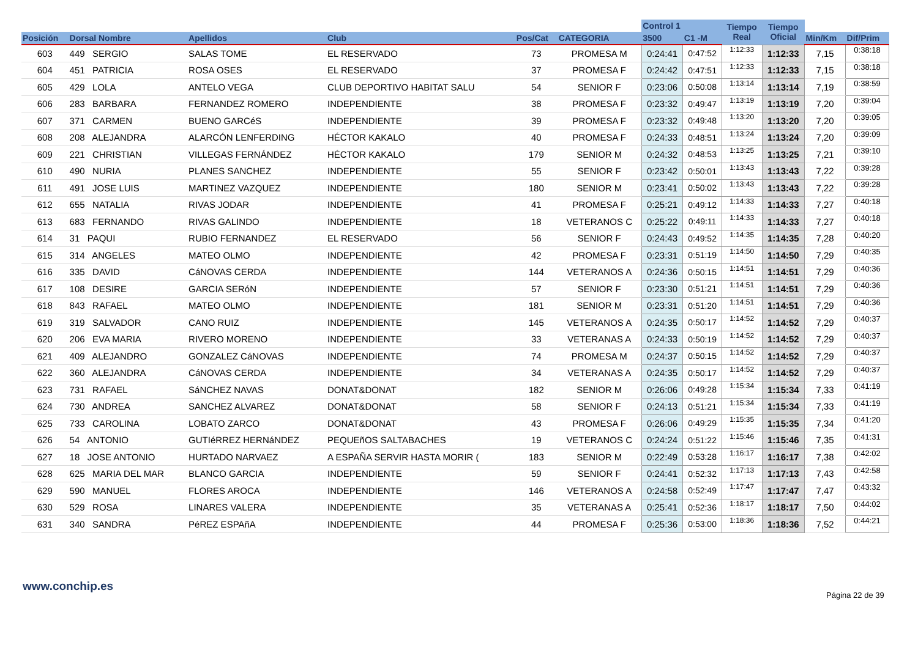| | | | | | | Control 1 | | Tiempo Real | Tiempo Oficial | | |
| --- | --- | --- | --- | --- | --- | --- | --- | --- | --- | --- | --- |
| Posición | Dorsal Nombre | Apellidos | Club | Pos/Cat | CATEGORIA | 3500 | C1 -M | | | Min/Km | Dif/Prim |
| 603 | 449 SERGIO | SALAS TOME | EL RESERVADO | 73 | PROMESA M | 0:24:41 | 0:47:52 | 1:12:33 | 1:12:33 | 7,15 | 0:38:18 |
| 604 | 451 PATRICIA | ROSA OSES | EL RESERVADO | 37 | PROMESA F | 0:24:42 | 0:47:51 | 1:12:33 | 1:12:33 | 7,15 | 0:38:18 |
| 605 | 429 LOLA | ANTELO VEGA | CLUB DEPORTIVO HABITAT SALU | 54 | SENIOR F | 0:23:06 | 0:50:08 | 1:13:14 | 1:13:14 | 7,19 | 0:38:59 |
| 606 | 283 BARBARA | FERNANDEZ ROMERO | INDEPENDIENTE | 38 | PROMESA F | 0:23:32 | 0:49:47 | 1:13:19 | 1:13:19 | 7,20 | 0:39:04 |
| 607 | 371 CARMEN | BUENO GARCéS | INDEPENDIENTE | 39 | PROMESA F | 0:23:32 | 0:49:48 | 1:13:20 | 1:13:20 | 7,20 | 0:39:05 |
| 608 | 208 ALEJANDRA | ALARCÓN LENFERDING | HÉCTOR KAKALO | 40 | PROMESA F | 0:24:33 | 0:48:51 | 1:13:24 | 1:13:24 | 7,20 | 0:39:09 |
| 609 | 221 CHRISTIAN | VILLEGAS FERNÁNDEZ | HÉCTOR KAKALO | 179 | SENIOR M | 0:24:32 | 0:48:53 | 1:13:25 | 1:13:25 | 7,21 | 0:39:10 |
| 610 | 490 NURIA | PLANES SANCHEZ | INDEPENDIENTE | 55 | SENIOR F | 0:23:42 | 0:50:01 | 1:13:43 | 1:13:43 | 7,22 | 0:39:28 |
| 611 | 491 JOSE LUIS | MARTINEZ VAZQUEZ | INDEPENDIENTE | 180 | SENIOR M | 0:23:41 | 0:50:02 | 1:13:43 | 1:13:43 | 7,22 | 0:39:28 |
| 612 | 655 NATALIA | RIVAS JODAR | INDEPENDIENTE | 41 | PROMESA F | 0:25:21 | 0:49:12 | 1:14:33 | 1:14:33 | 7,27 | 0:40:18 |
| 613 | 683 FERNANDO | RIVAS GALINDO | INDEPENDIENTE | 18 | VETERANOS C | 0:25:22 | 0:49:11 | 1:14:33 | 1:14:33 | 7,27 | 0:40:18 |
| 614 | 31 PAQUI | RUBIO FERNANDEZ | EL RESERVADO | 56 | SENIOR F | 0:24:43 | 0:49:52 | 1:14:35 | 1:14:35 | 7,28 | 0:40:20 |
| 615 | 314 ANGELES | MATEO OLMO | INDEPENDIENTE | 42 | PROMESA F | 0:23:31 | 0:51:19 | 1:14:50 | 1:14:50 | 7,29 | 0:40:35 |
| 616 | 335 DAVID | CáNOVAS CERDA | INDEPENDIENTE | 144 | VETERANOS A | 0:24:36 | 0:50:15 | 1:14:51 | 1:14:51 | 7,29 | 0:40:36 |
| 617 | 108 DESIRE | GARCIA SERóN | INDEPENDIENTE | 57 | SENIOR F | 0:23:30 | 0:51:21 | 1:14:51 | 1:14:51 | 7,29 | 0:40:36 |
| 618 | 843 RAFAEL | MATEO OLMO | INDEPENDIENTE | 181 | SENIOR M | 0:23:31 | 0:51:20 | 1:14:51 | 1:14:51 | 7,29 | 0:40:36 |
| 619 | 319 SALVADOR | CANO RUIZ | INDEPENDIENTE | 145 | VETERANOS A | 0:24:35 | 0:50:17 | 1:14:52 | 1:14:52 | 7,29 | 0:40:37 |
| 620 | 206 EVA MARIA | RIVERO MORENO | INDEPENDIENTE | 33 | VETERANAS A | 0:24:33 | 0:50:19 | 1:14:52 | 1:14:52 | 7,29 | 0:40:37 |
| 621 | 409 ALEJANDRO | GONZALEZ CáNOVAS | INDEPENDIENTE | 74 | PROMESA M | 0:24:37 | 0:50:15 | 1:14:52 | 1:14:52 | 7,29 | 0:40:37 |
| 622 | 360 ALEJANDRA | CáNOVAS CERDA | INDEPENDIENTE | 34 | VETERANAS A | 0:24:35 | 0:50:17 | 1:14:52 | 1:14:52 | 7,29 | 0:40:37 |
| 623 | 731 RAFAEL | SáNCHEZ NAVAS | DONAT&DONAT | 182 | SENIOR M | 0:26:06 | 0:49:28 | 1:15:34 | 1:15:34 | 7,33 | 0:41:19 |
| 624 | 730 ANDREA | SANCHEZ ALVAREZ | DONAT&DONAT | 58 | SENIOR F | 0:24:13 | 0:51:21 | 1:15:34 | 1:15:34 | 7,33 | 0:41:19 |
| 625 | 733 CAROLINA | LOBATO ZARCO | DONAT&DONAT | 43 | PROMESA F | 0:26:06 | 0:49:29 | 1:15:35 | 1:15:35 | 7,34 | 0:41:20 |
| 626 | 54 ANTONIO | GUTIéRREZ HERNáNDEZ | PEQUEñOS SALTABACHES | 19 | VETERANOS C | 0:24:24 | 0:51:22 | 1:15:46 | 1:15:46 | 7,35 | 0:41:31 |
| 627 | 18 JOSE ANTONIO | HURTADO NARVAEZ | A ESPAÑA SERVIR HASTA MORIR ( | 183 | SENIOR M | 0:22:49 | 0:53:28 | 1:16:17 | 1:16:17 | 7,38 | 0:42:02 |
| 628 | 625 MARIA DEL MAR | BLANCO GARCIA | INDEPENDIENTE | 59 | SENIOR F | 0:24:41 | 0:52:32 | 1:17:13 | 1:17:13 | 7,43 | 0:42:58 |
| 629 | 590 MANUEL | FLORES AROCA | INDEPENDIENTE | 146 | VETERANOS A | 0:24:58 | 0:52:49 | 1:17:47 | 1:17:47 | 7,47 | 0:43:32 |
| 630 | 529 ROSA | LINARES VALERA | INDEPENDIENTE | 35 | VETERANAS A | 0:25:41 | 0:52:36 | 1:18:17 | 1:18:17 | 7,50 | 0:44:02 |
| 631 | 340 SANDRA | PéREZ ESPAñA | INDEPENDIENTE | 44 | PROMESA F | 0:25:36 | 0:53:00 | 1:18:36 | 1:18:36 | 7,52 | 0:44:21 |
www.conchip.es
Página 22 de 39